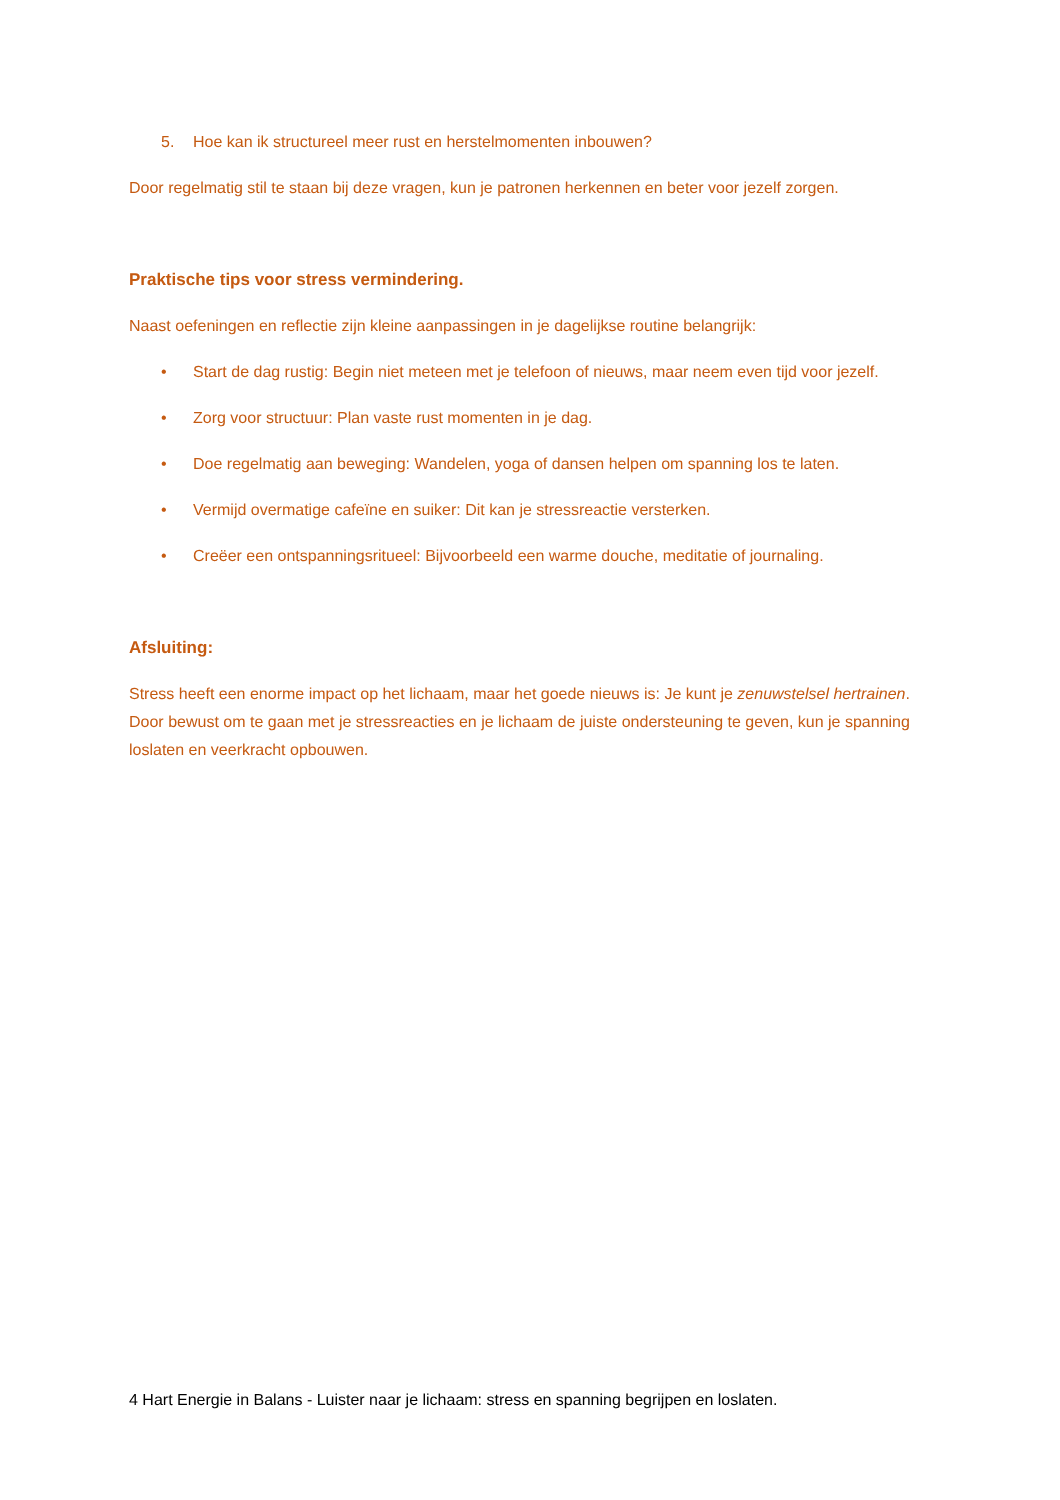5. Hoe kan ik structureel meer rust en herstelmomenten inbouwen?
Door regelmatig stil te staan bij deze vragen, kun je patronen herkennen en beter voor jezelf zorgen.
Praktische tips voor stress vermindering.
Naast oefeningen en reflectie zijn kleine aanpassingen in je dagelijkse routine belangrijk:
• Start de dag rustig: Begin niet meteen met je telefoon of nieuws, maar neem even tijd voor jezelf.
• Zorg voor structuur: Plan vaste rust momenten in je dag.
• Doe regelmatig aan beweging: Wandelen, yoga of dansen helpen om spanning los te laten.
• Vermijd overmatige cafeïne en suiker: Dit kan je stressreactie versterken.
• Creëer een ontspanningsritueel: Bijvoorbeeld een warme douche, meditatie of journaling.
Afsluiting:
Stress heeft een enorme impact op het lichaam, maar het goede nieuws is: Je kunt je zenuwstelsel hertrainen. Door bewust om te gaan met je stressreacties en je lichaam de juiste ondersteuning te geven, kun je spanning loslaten en veerkracht opbouwen.
4 Hart Energie in Balans - Luister naar je lichaam: stress en spanning begrijpen en loslaten.